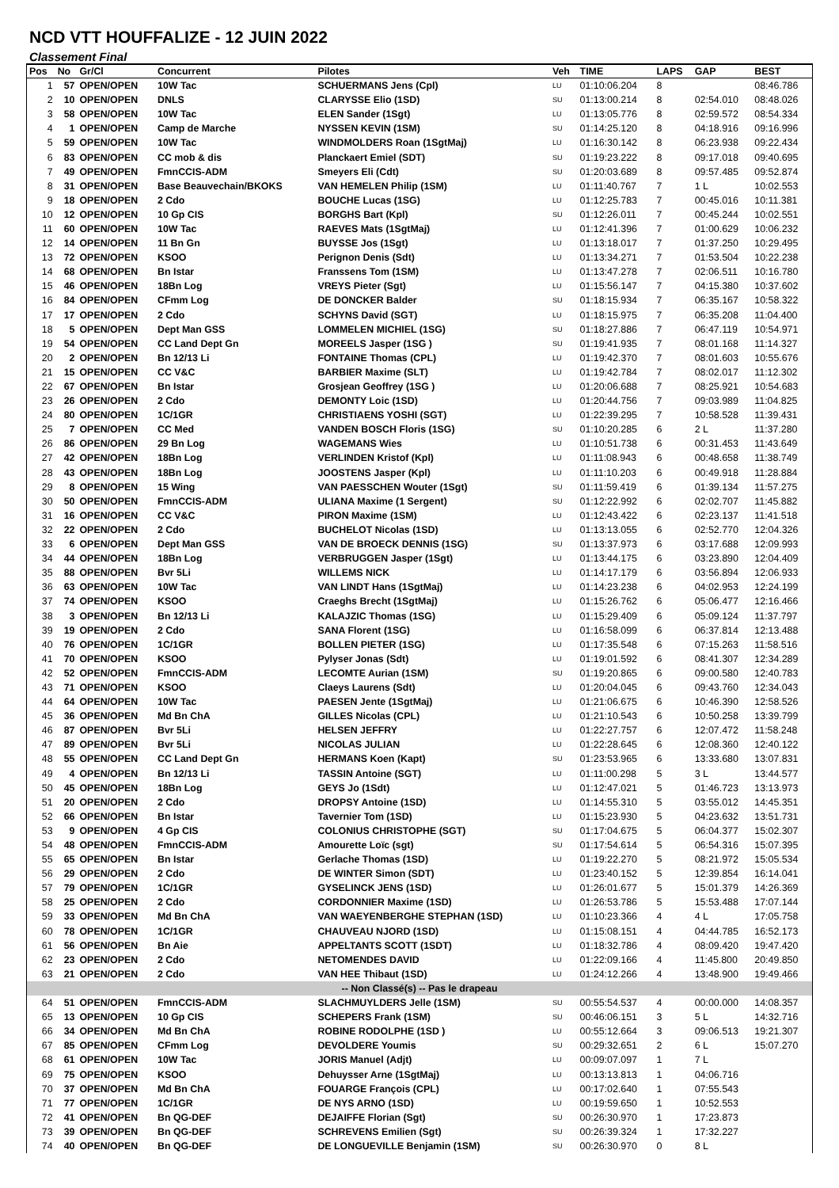NCD VTT HOUFFALIZE - 12 JUIN 2022
Classement Final
| Pos | No | Gr/Cl | Concurrent | Pilotes | Veh | TIME | LAPS | GAP | BEST |
| --- | --- | --- | --- | --- | --- | --- | --- | --- | --- |
| 1 | 57 | OPEN/OPEN | 10W Tac | SCHUERMANS Jens (Cpl) | LU | 01:10:06.204 | 8 | | 08:46.786 |
| 2 | 10 | OPEN/OPEN | DNLS | CLARYSSE Elio (1SD) | SU | 01:13:00.214 | 8 | 02:54.010 | 08:48.026 |
| 3 | 58 | OPEN/OPEN | 10W Tac | ELEN Sander (1Sgt) | LU | 01:13:05.776 | 8 | 02:59.572 | 08:54.334 |
| 4 | 1 | OPEN/OPEN | Camp de Marche | NYSSEN KEVIN (1SM) | SU | 01:14:25.120 | 8 | 04:18.916 | 09:16.996 |
| 5 | 59 | OPEN/OPEN | 10W Tac | WINDMOLDERS Roan (1SgtMaj) | LU | 01:16:30.142 | 8 | 06:23.938 | 09:22.434 |
| 6 | 83 | OPEN/OPEN | CC mob & dis | Planckaert Emiel (SDT) | SU | 01:19:23.222 | 8 | 09:17.018 | 09:40.695 |
| 7 | 49 | OPEN/OPEN | FmnCCIS-ADM | Smeyers Eli (Cdt) | SU | 01:20:03.689 | 8 | 09:57.485 | 09:52.874 |
| 8 | 31 | OPEN/OPEN | Base Beauvechain/BKOKS | VAN HEMELEN Philip (1SM) | LU | 01:11:40.767 | 7 | 1 L | 10:02.553 |
| 9 | 18 | OPEN/OPEN | 2 Cdo | BOUCHE Lucas (1SG) | LU | 01:12:25.783 | 7 | 00:45.016 | 10:11.381 |
| 10 | 12 | OPEN/OPEN | 10 Gp CIS | BORGHS Bart (Kpl) | SU | 01:12:26.011 | 7 | 00:45.244 | 10:02.551 |
| 11 | 60 | OPEN/OPEN | 10W Tac | RAEVES Mats (1SgtMaj) | LU | 01:12:41.396 | 7 | 01:00.629 | 10:06.232 |
| 12 | 14 | OPEN/OPEN | 11 Bn Gn | BUYSSE Jos (1Sgt) | LU | 01:13:18.017 | 7 | 01:37.250 | 10:29.495 |
| 13 | 72 | OPEN/OPEN | KSOO | Perignon Denis (Sdt) | LU | 01:13:34.271 | 7 | 01:53.504 | 10:22.238 |
| 14 | 68 | OPEN/OPEN | Bn Istar | Franssens Tom (1SM) | LU | 01:13:47.278 | 7 | 02:06.511 | 10:16.780 |
| 15 | 46 | OPEN/OPEN | 18Bn Log | VREYS Pieter (Sgt) | LU | 01:15:56.147 | 7 | 04:15.380 | 10:37.602 |
| 16 | 84 | OPEN/OPEN | CFmm Log | DE DONCKER Balder | SU | 01:18:15.934 | 7 | 06:35.167 | 10:58.322 |
| 17 | 17 | OPEN/OPEN | 2 Cdo | SCHYNS David (SGT) | LU | 01:18:15.975 | 7 | 06:35.208 | 11:04.400 |
| 18 | 5 | OPEN/OPEN | Dept Man GSS | LOMMELEN MICHIEL (1SG) | SU | 01:18:27.886 | 7 | 06:47.119 | 10:54.971 |
| 19 | 54 | OPEN/OPEN | CC Land Dept Gn | MOREELS Jasper (1SG ) | SU | 01:19:41.935 | 7 | 08:01.168 | 11:14.327 |
| 20 | 2 | OPEN/OPEN | Bn 12/13 Li | FONTAINE Thomas (CPL) | LU | 01:19:42.370 | 7 | 08:01.603 | 10:55.676 |
| 21 | 15 | OPEN/OPEN | CC V&C | BARBIER Maxime (SLT) | LU | 01:19:42.784 | 7 | 08:02.017 | 11:12.302 |
| 22 | 67 | OPEN/OPEN | Bn Istar | Grosjean Geoffrey (1SG ) | LU | 01:20:06.688 | 7 | 08:25.921 | 10:54.683 |
| 23 | 26 | OPEN/OPEN | 2 Cdo | DEMONTY Loic (1SD) | LU | 01:20:44.756 | 7 | 09:03.989 | 11:04.825 |
| 24 | 80 | OPEN/OPEN | 1C/1GR | CHRISTIAENS YOSHI (SGT) | LU | 01:22:39.295 | 7 | 10:58.528 | 11:39.431 |
| 25 | 7 | OPEN/OPEN | CC Med | VANDEN BOSCH Floris (1SG) | SU | 01:10:20.285 | 6 | 2 L | 11:37.280 |
| 26 | 86 | OPEN/OPEN | 29 Bn Log | WAGEMANS Wies | LU | 01:10:51.738 | 6 | 00:31.453 | 11:43.649 |
| 27 | 42 | OPEN/OPEN | 18Bn Log | VERLINDEN Kristof (Kpl) | LU | 01:11:08.943 | 6 | 00:48.658 | 11:38.749 |
| 28 | 43 | OPEN/OPEN | 18Bn Log | JOOSTENS Jasper (Kpl) | LU | 01:11:10.203 | 6 | 00:49.918 | 11:28.884 |
| 29 | 8 | OPEN/OPEN | 15 Wing | VAN PAESSCHEN Wouter (1Sgt) | SU | 01:11:59.419 | 6 | 01:39.134 | 11:57.275 |
| 30 | 50 | OPEN/OPEN | FmnCCIS-ADM | ULIANA Maxime (1 Sergent) | SU | 01:12:22.992 | 6 | 02:02.707 | 11:45.882 |
| 31 | 16 | OPEN/OPEN | CC V&C | PIRON Maxime (1SM) | LU | 01:12:43.422 | 6 | 02:23.137 | 11:41.518 |
| 32 | 22 | OPEN/OPEN | 2 Cdo | BUCHELOT Nicolas (1SD) | LU | 01:13:13.055 | 6 | 02:52.770 | 12:04.326 |
| 33 | 6 | OPEN/OPEN | Dept Man GSS | VAN DE BROECK DENNIS (1SG) | SU | 01:13:37.973 | 6 | 03:17.688 | 12:09.993 |
| 34 | 44 | OPEN/OPEN | 18Bn Log | VERBRUGGEN Jasper (1Sgt) | LU | 01:13:44.175 | 6 | 03:23.890 | 12:04.409 |
| 35 | 88 | OPEN/OPEN | Bvr 5Li | WILLEMS NICK | LU | 01:14:17.179 | 6 | 03:56.894 | 12:06.933 |
| 36 | 63 | OPEN/OPEN | 10W Tac | VAN LINDT Hans (1SgtMaj) | LU | 01:14:23.238 | 6 | 04:02.953 | 12:24.199 |
| 37 | 74 | OPEN/OPEN | KSOO | Craeghs Brecht (1SgtMaj) | LU | 01:15:26.762 | 6 | 05:06.477 | 12:16.466 |
| 38 | 3 | OPEN/OPEN | Bn 12/13 Li | KALAJZIC Thomas (1SG) | LU | 01:15:29.409 | 6 | 05:09.124 | 11:37.797 |
| 39 | 19 | OPEN/OPEN | 2 Cdo | SANA Florent (1SG) | LU | 01:16:58.099 | 6 | 06:37.814 | 12:13.488 |
| 40 | 76 | OPEN/OPEN | 1C/1GR | BOLLEN PIETER (1SG) | LU | 01:17:35.548 | 6 | 07:15.263 | 11:58.516 |
| 41 | 70 | OPEN/OPEN | KSOO | Pylyser Jonas (Sdt) | LU | 01:19:01.592 | 6 | 08:41.307 | 12:34.289 |
| 42 | 52 | OPEN/OPEN | FmnCCIS-ADM | LECOMTE Aurian (1SM) | SU | 01:19:20.865 | 6 | 09:00.580 | 12:40.783 |
| 43 | 71 | OPEN/OPEN | KSOO | Claeys Laurens (Sdt) | LU | 01:20:04.045 | 6 | 09:43.760 | 12:34.043 |
| 44 | 64 | OPEN/OPEN | 10W Tac | PAESEN Jente (1SgtMaj) | LU | 01:21:06.675 | 6 | 10:46.390 | 12:58.526 |
| 45 | 36 | OPEN/OPEN | Md Bn ChA | GILLES Nicolas (CPL) | LU | 01:21:10.543 | 6 | 10:50.258 | 13:39.799 |
| 46 | 87 | OPEN/OPEN | Bvr 5Li | HELSEN JEFFRY | LU | 01:22:27.757 | 6 | 12:07.472 | 11:58.248 |
| 47 | 89 | OPEN/OPEN | Bvr 5Li | NICOLAS JULIAN | LU | 01:22:28.645 | 6 | 12:08.360 | 12:40.122 |
| 48 | 55 | OPEN/OPEN | CC Land Dept Gn | HERMANS Koen (Kapt) | SU | 01:23:53.965 | 6 | 13:33.680 | 13:07.831 |
| 49 | 4 | OPEN/OPEN | Bn 12/13 Li | TASSIN Antoine (SGT) | LU | 01:11:00.298 | 5 | 3 L | 13:44.577 |
| 50 | 45 | OPEN/OPEN | 18Bn Log | GEYS Jo (1Sdt) | LU | 01:12:47.021 | 5 | 01:46.723 | 13:13.973 |
| 51 | 20 | OPEN/OPEN | 2 Cdo | DROPSY Antoine (1SD) | LU | 01:14:55.310 | 5 | 03:55.012 | 14:45.351 |
| 52 | 66 | OPEN/OPEN | Bn Istar | Tavernier Tom (1SD) | LU | 01:15:23.930 | 5 | 04:23.632 | 13:51.731 |
| 53 | 9 | OPEN/OPEN | 4 Gp CIS | COLONIUS CHRISTOPHE (SGT) | SU | 01:17:04.675 | 5 | 06:04.377 | 15:02.307 |
| 54 | 48 | OPEN/OPEN | FmnCCIS-ADM | Amourette Loïc (sgt) | SU | 01:17:54.614 | 5 | 06:54.316 | 15:07.395 |
| 55 | 65 | OPEN/OPEN | Bn Istar | Gerlache Thomas (1SD) | LU | 01:19:22.270 | 5 | 08:21.972 | 15:05.534 |
| 56 | 29 | OPEN/OPEN | 2 Cdo | DE WINTER Simon (SDT) | LU | 01:23:40.152 | 5 | 12:39.854 | 16:14.041 |
| 57 | 79 | OPEN/OPEN | 1C/1GR | GYSELINCK JENS (1SD) | LU | 01:26:01.677 | 5 | 15:01.379 | 14:26.369 |
| 58 | 25 | OPEN/OPEN | 2 Cdo | CORDONNIER Maxime (1SD) | LU | 01:26:53.786 | 5 | 15:53.488 | 17:07.144 |
| 59 | 33 | OPEN/OPEN | Md Bn ChA | VAN WAEYENBERGHE STEPHAN (1SD) | LU | 01:10:23.366 | 4 | 4 L | 17:05.758 |
| 60 | 78 | OPEN/OPEN | 1C/1GR | CHAUVEAU NJORD (1SD) | LU | 01:15:08.151 | 4 | 04:44.785 | 16:52.173 |
| 61 | 56 | OPEN/OPEN | Bn Aie | APPELTANTS SCOTT (1SDT) | LU | 01:18:32.786 | 4 | 08:09.420 | 19:47.420 |
| 62 | 23 | OPEN/OPEN | 2 Cdo | NETOMENDES DAVID | LU | 01:22:09.166 | 4 | 11:45.800 | 20:49.850 |
| 63 | 21 | OPEN/OPEN | 2 Cdo | VAN HEE Thibaut (1SD) | LU | 01:24:12.266 | 4 | 13:48.900 | 19:49.466 |
| -- Non Classé(s) -- Pas le drapeau | | | | | | | | | |
| 64 | 51 | OPEN/OPEN | FmnCCIS-ADM | SLACHMUYLDERS Jelle (1SM) | SU | 00:55:54.537 | 4 | 00:00.000 | 14:08.357 |
| 65 | 13 | OPEN/OPEN | 10 Gp CIS | SCHEPERS Frank (1SM) | SU | 00:46:06.151 | 3 | 5 L | 14:32.716 |
| 66 | 34 | OPEN/OPEN | Md Bn ChA | ROBINE RODOLPHE (1SD ) | LU | 00:55:12.664 | 3 | 09:06.513 | 19:21.307 |
| 67 | 85 | OPEN/OPEN | CFmm Log | DEVOLDERE Youmis | SU | 00:29:32.651 | 2 | 6 L | 15:07.270 |
| 68 | 61 | OPEN/OPEN | 10W Tac | JORIS Manuel (Adjt) | LU | 00:09:07.097 | 1 | 7 L | |
| 69 | 75 | OPEN/OPEN | KSOO | Dehuysser Arne (1SgtMaj) | LU | 00:13:13.813 | 1 | 04:06.716 | |
| 70 | 37 | OPEN/OPEN | Md Bn ChA | FOUARGE François (CPL) | LU | 00:17:02.640 | 1 | 07:55.543 | |
| 71 | 77 | OPEN/OPEN | 1C/1GR | DE NYS ARNO (1SD) | LU | 00:19:59.650 | 1 | 10:52.553 | |
| 72 | 41 | OPEN/OPEN | Bn QG-DEF | DEJAIFFE Florian (Sgt) | SU | 00:26:30.970 | 1 | 17:23.873 | |
| 73 | 39 | OPEN/OPEN | Bn QG-DEF | SCHREVENS Emilien (Sgt) | SU | 00:26:39.324 | 1 | 17:32.227 | |
| 74 | 40 | OPEN/OPEN | Bn QG-DEF | DE LONGUEVILLE Benjamin (1SM) | SU | 00:26:30.970 | 0 | 8 L | |